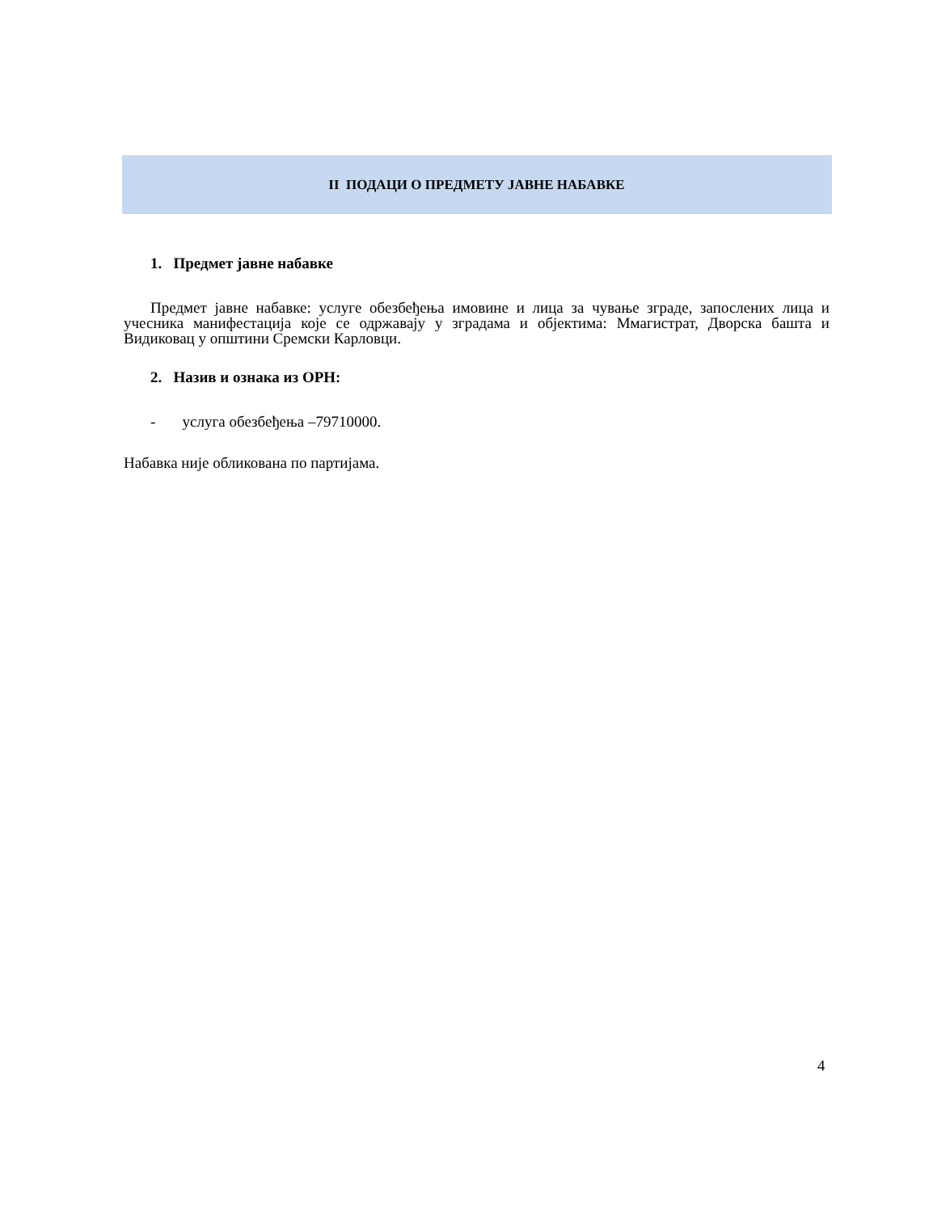II ПОДАЦИ О ПРЕДМЕТУ ЈАВНЕ НАБАВКЕ
1. Предмет јавне набавке
Предмет јавне набавке: услуге обезбеђења имовине и лица за чување зграде, запослених лица и учесника манифестација које се одржавају у зградама и објектима: Ммагистрат, Дворска башта и Видиковац у општини Сремски Карловци.
2. Назив и ознака из ОРН:
- услуга обезбеђења –79710000.
Набавка није обликована по партијама.
4